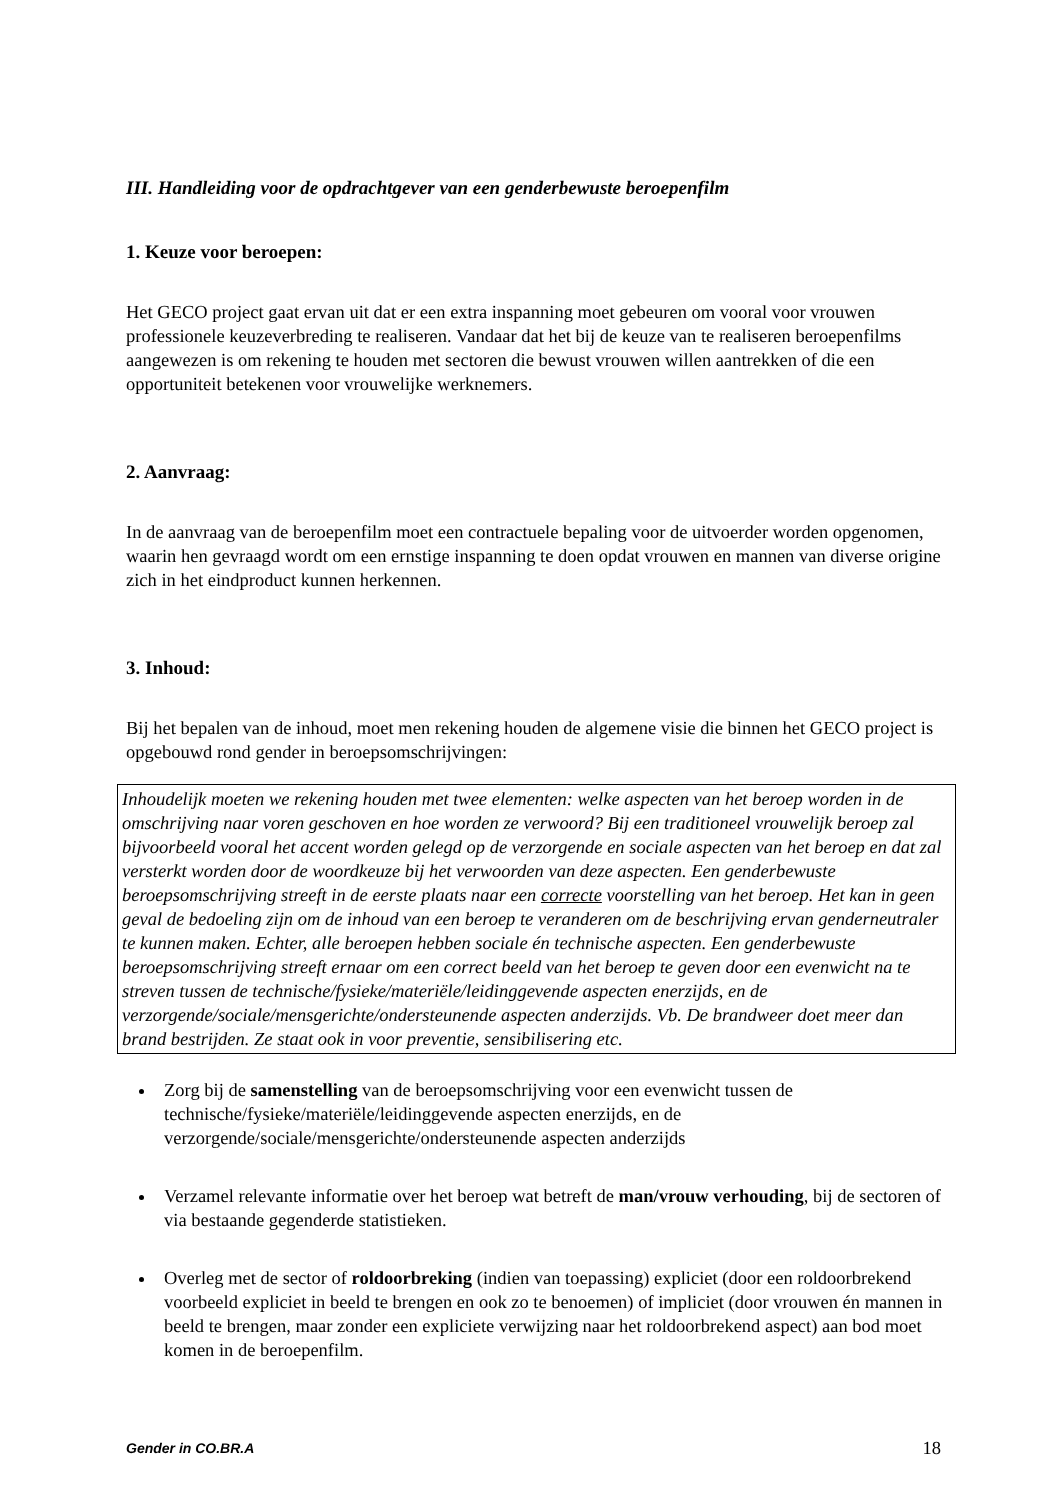III. Handleiding voor de opdrachtgever van een genderbewuste beroepenfilm
1. Keuze voor beroepen:
Het GECO project gaat ervan uit dat er een extra inspanning moet gebeuren om vooral voor vrouwen professionele keuzeverbreding te realiseren. Vandaar dat het bij de keuze van te realiseren beroepenfilms aangewezen is om rekening te houden met sectoren die bewust vrouwen willen aantrekken of die een opportuniteit betekenen voor vrouwelijke werknemers.
2. Aanvraag:
In de aanvraag van de beroepenfilm moet een contractuele bepaling voor de uitvoerder worden opgenomen, waarin hen gevraagd wordt om een ernstige inspanning te doen opdat vrouwen en mannen van diverse origine zich in het eindproduct kunnen herkennen.
3. Inhoud:
Bij het bepalen van de inhoud, moet men rekening houden de algemene visie die binnen het GECO project is opgebouwd rond gender in beroepsomschrijvingen:
Inhoudelijk moeten we rekening houden met twee elementen: welke aspecten van het beroep worden in de omschrijving naar voren geschoven en hoe worden ze verwoord? Bij een traditioneel vrouwelijk beroep zal bijvoorbeeld vooral het accent worden gelegd op de verzorgende en sociale aspecten van het beroep en dat zal versterkt worden door de woordkeuze bij het verwoorden van deze aspecten. Een genderbewuste beroepsomschrijving streeft in de eerste plaats naar een correcte voorstelling van het beroep. Het kan in geen geval de bedoeling zijn om de inhoud van een beroep te veranderen om de beschrijving ervan genderneutraler te kunnen maken. Echter, alle beroepen hebben sociale én technische aspecten. Een genderbewuste beroepsomschrijving streeft ernaar om een correct beeld van het beroep te geven door een evenwicht na te streven tussen de technische/fysieke/materiële/leidinggevende aspecten enerzijds, en de verzorgende/sociale/mensgerichte/ondersteunende aspecten anderzijds. Vb. De brandweer doet meer dan brand bestrijden. Ze staat ook in voor preventie, sensibilisering etc.
Zorg bij de samenstelling van de beroepsomschrijving voor een evenwicht tussen de technische/fysieke/materiële/leidinggevende aspecten enerzijds, en de verzorgende/sociale/mensgerichte/ondersteunende aspecten anderzijds
Verzamel relevante informatie over het beroep wat betreft de man/vrouw verhouding, bij de sectoren of via bestaande gegenderde statistieken.
Overleg met de sector of roldoorbreking (indien van toepassing) expliciet (door een roldoorbrekend voorbeeld expliciet in beeld te brengen en ook zo te benoemen) of impliciet (door vrouwen én mannen in beeld te brengen, maar zonder een expliciete verwijzing naar het roldoorbrekend aspect) aan bod moet komen in de beroepenfilm.
Gender in CO.BR.A 18